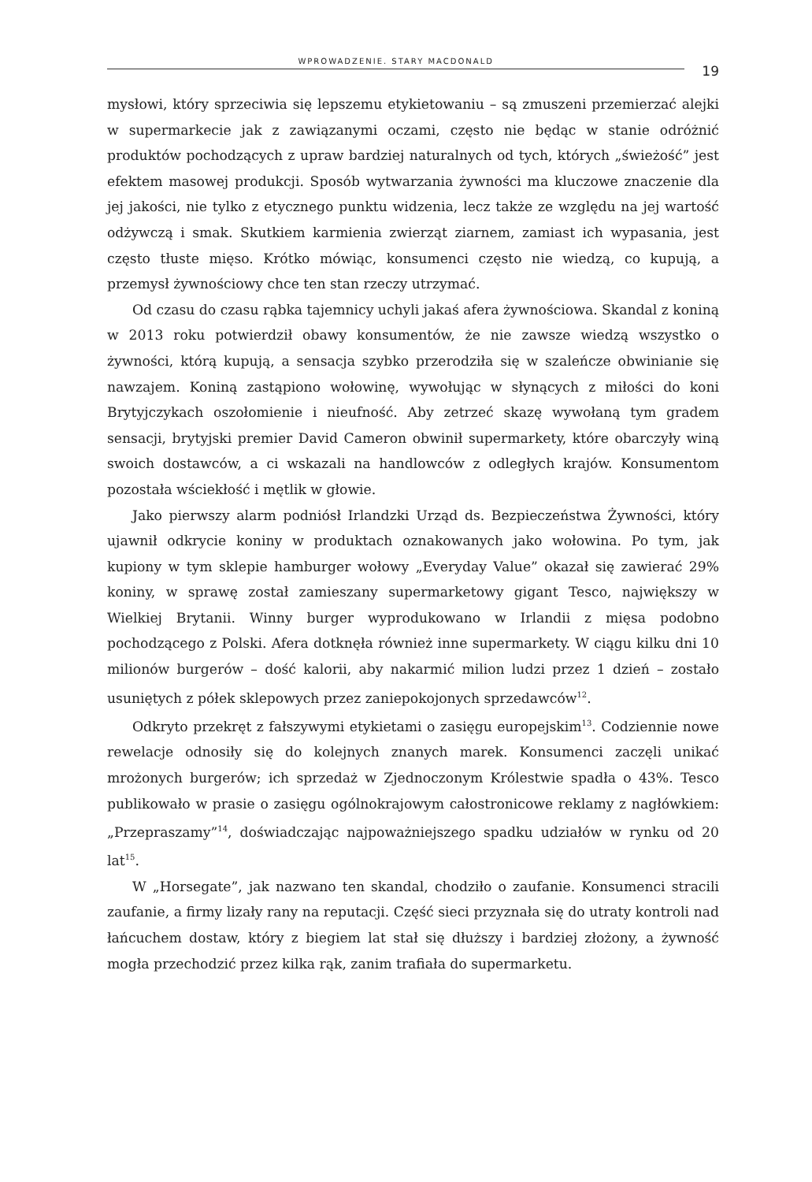WPROWADZENIE. STARY MACDONALD
19
mysłowi, który sprzeciwia się lepszemu etykietowaniu – są zmuszeni przemierzać alejki w supermarkecie jak z zawiązanymi oczami, często nie będąc w stanie odróżnić produktów pochodzących z upraw bardziej naturalnych od tych, których „świeżość” jest efektem masowej produkcji. Sposób wytwarzania żywności ma kluczowe znaczenie dla jej jakości, nie tylko z etycznego punktu widzenia, lecz także ze względu na jej wartość odżywczą i smak. Skutkiem karmienia zwierząt ziarnem, zamiast ich wypasania, jest często tłuste mięso. Krótko mówiąc, konsumenci często nie wiedzą, co kupują, a przemysł żywnościowy chce ten stan rzeczy utrzymać.
Od czasu do czasu rąbka tajemnicy uchyli jakaś afera żywnościowa. Skandal z koniną w 2013 roku potwierdził obawy konsumentów, że nie zawsze wiedzą wszystko o żywności, którą kupują, a sensacja szybko przerodziła się w szaleńcze obwinianie się nawzajem. Koniną zastąpiono wołowinę, wywołując w słynących z miłości do koni Brytyjczykach oszołomienie i nieufność. Aby zetrzeć skazę wywołaną tym gradem sensacji, brytyjski premier David Cameron obwinił supermarkety, które obarczyły winą swoich dostawców, a ci wskazali na handlowców z odległych krajów. Konsumentom pozostała wściekłość i mętlik w głowie.
Jako pierwszy alarm podniósł Irlandzki Urząd ds. Bezpieczeństwa Żywności, który ujawnił odkrycie koniny w produktach oznakowanych jako wołowina. Po tym, jak kupiony w tym sklepie hamburger wołowy „Everyday Value” okazał się zawierać 29% koniny, w sprawę został zamieszany supermarketowy gigant Tesco, największy w Wielkiej Brytanii. Winny burger wyprodukowano w Irlandii z mięsa podobno pochodzącego z Polski. Afera dotknęła również inne supermarkety. W ciągu kilku dni 10 milionów burgerów – dość kalorii, aby nakarmić milion ludzi przez 1 dzień – zostało usuniętych z półek sklepowych przez zaniepokojonych sprzedawców<sup>12</sup>.
Odkryto przekręt z fałszywymi etykietami o zasięgu europejskim<sup>13</sup>. Codziennie nowe rewelacje odnosiły się do kolejnych znanych marek. Konsumenci zaczęli unikać mrożonych burgerów; ich sprzedaż w Zjednoczonym Królestwie spadła o 43%. Tesco publikowało w prasie o zasięgu ogólnokrajowym całostronicowe reklamy z nagłówkiem: „Przepraszamy”<sup>14</sup>, doświadczając najpoważniejszego spadku udziałów w rynku od 20 lat<sup>15</sup>.
W „Horsegate”, jak nazwano ten skandal, chodziło o zaufanie. Konsumenci stracili zaufanie, a firmy lizały rany na reputacji. Część sieci przyznała się do utraty kontroli nad łańcuchem dostaw, który z biegiem lat stał się dłuższy i bardziej złożony, a żywność mogła przechodzić przez kilka rąk, zanim trafiała do supermarketu.